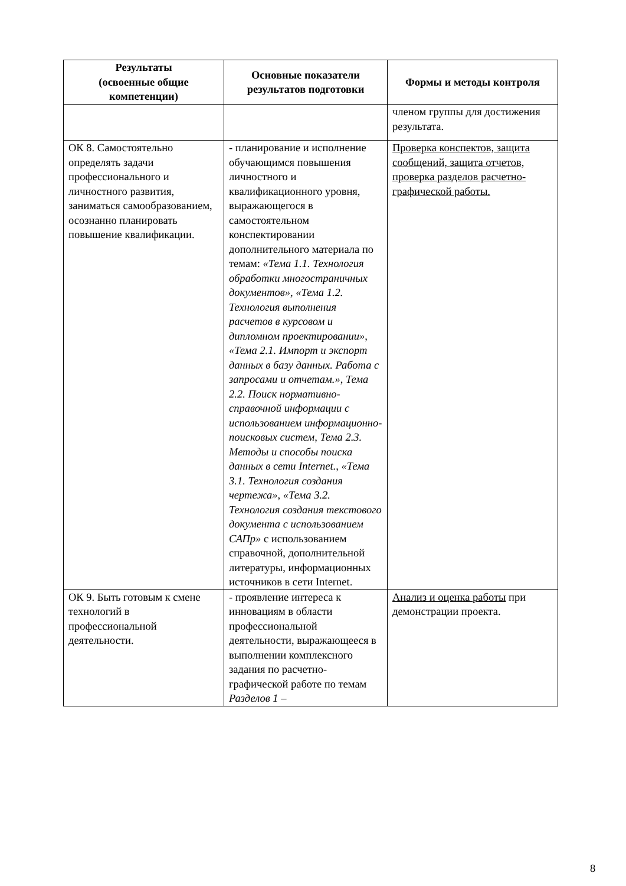| Результаты (освоенные общие компетенции) | Основные показатели результатов подготовки | Формы и методы контроля |
| --- | --- | --- |
| | | членом группы для достижения результата. |
| ОК 8. Самостоятельно определять задачи профессионального и личностного развития, заниматься самообразованием, осознанно планировать повышение квалификации. | - планирование и исполнение обучающимся повышения личностного и квалификационного уровня, выражающегося в самостоятельном конспектировании дополнительного материала по темам: «Тема 1.1. Технология обработки многостраничных документов», «Тема 1.2. Технология выполнения расчетов в курсовом и дипломном проектировании», «Тема 2.1. Импорт и экспорт данных в базу данных. Работа с запросами и отчетам.», Тема 2.2. Поиск нормативно-справочной информации с использованием информационно-поисковых систем, Тема 2.3. Методы и способы поиска данных в сети Internet., «Тема 3.1. Технология создания чертежа», «Тема 3.2. Технология создания текстового документа с использованием САПр» с использованием справочной, дополнительной литературы, информационных источников в сети Internet. | Проверка конспектов, защита сообщений, защита отчетов, проверка разделов расчетно-графической работы. |
| ОК 9. Быть готовым к смене технологий в профессиональной деятельности. | - проявление интереса к инновациям в области профессиональной деятельности, выражающееся в выполнении комплексного задания по расчетно-графической работе по темам Разделов 1 – | Анализ и оценка работы при демонстрации проекта. |
8